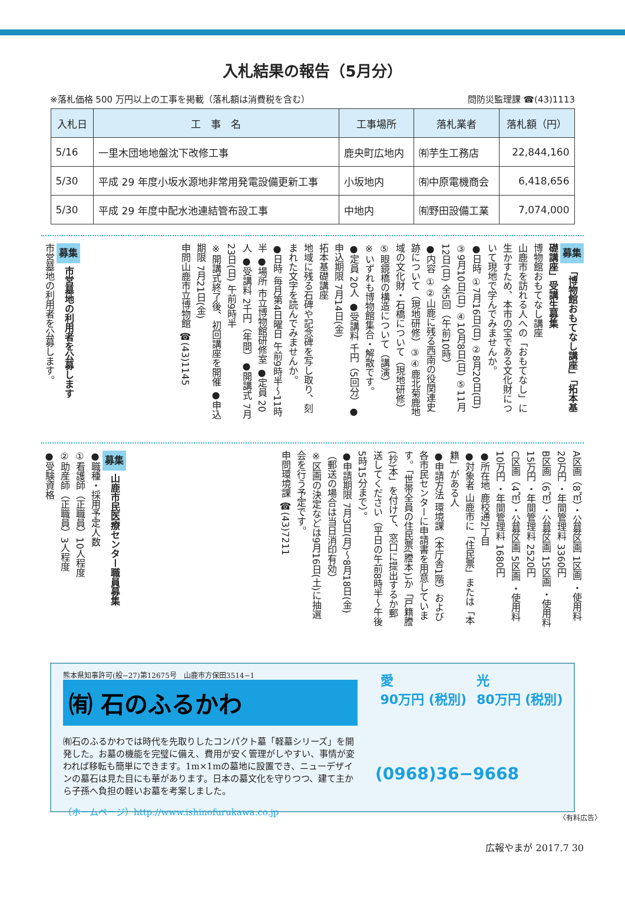入札結果の報告（5月分）
※落札価格 500 万円以上の工事を掲載（落札額は消費税を含む） 問防災監理課 ☎(43)1113
| 入札日 | 工 事 名 | 工事場所 | 落札業者 | 落札額（円） |
| --- | --- | --- | --- | --- |
| 5/16 | 一里木団地地盤沈下改修工事 | 鹿央町広地内 | ㈲芋生工務店 | 22,844,160 |
| 5/30 | 平成 29 年度小坂水源地非常用発電設備更新工事 | 小坂地内 | ㈲中原電機商会 | 6,418,656 |
| 5/30 | 平成 29 年度中配水池連結管布設工事 | 中地内 | ㈲野田設備工業 | 7,074,000 |
募集 「博物館おもてなし講座」「拓本基礎講座」受講生募集
博物館おもてなし講座
山鹿市を訪れる人への「おもてなし」に生かすため、本市の宝である文化財について現地で学んでみませんか。
●日時 ①7月16日(日) ②8月20日(日) ③9月10日(日) ④10月8日(日) ⑤11月12日(日) 全5回（午前10時）
●内容 ①②山鹿に残る西南の役関連史跡について（現地研修）③④鹿北菊鹿地域の文化財・石橋について（現地研修）⑤眼鏡橋の構造について（講演）
※いずれも博物館集合・解散です。
●定員 20人 ●受講料 千円（5回分）●申込期限 7月14日(金)
拓本基礎講座
地域に残る石碑や記念碑を写し取り、刻まれた文字を読んでみませんか。
●日時 毎月第4日曜日 午前9時半～11時半 ●場所 市立博物館研修室 ●定員 20人 ●受講料 2千円（年間）●開講式 7月23日(日) 午前9時半
※開講式終了後、初回講座を開催 ●申込期限 7月21日(金)
申問山鹿市立博物館 ☎(43)1145
募集 市営墓地の利用者を公募します
市営墓地の利用者を公募します。
A区画（8㎡）・公募区画 1区画 ・使用料 20万円 ・年間管理料 3360円
B区画（6㎡）・公募区画 15区画 ・使用料 15万円 ・年間管理料 2520円
C区画（4㎡）・公募区画 5区画 ・使用料 10万円 ・年間管理料 1680円
●所在地 鹿校通2丁目
●対象者 山鹿市に「住民票」または「本籍」がある人
●申請方法 環境課（本庁舎1階）および各市民センターに申請書を用意しています。「世帯全員の住民票(謄本)」か「戸籍謄(抄)本」を付けて、窓口に提出するか郵送してください（平日の午前8時半～午後5時15分まで）。
●申請期限 7月3日(月)～8月18日(金)（郵送の場合は当日消印有効）
※区画の決定などは9月16日(土)に抽選会を行う予定です。
申問環境課 ☎(43)7211
募集 山鹿市民医療センター職員募集
●職種・採用予定人数
①看護師（正職員）10人程度
②助産師（正職員）3人程度
●受験資格
熊本県知事許可(般−27)第12675号　山鹿市方保田3514−1
㈲ 石のふるかわ
㈲石のふるかわでは時代を先取りしたコンパクト墓「軽墓シリーズ」を開発した。お墓の機能を完璧に備え、費用が安く管理がしやすい、事情が変われば移転も簡単にできます。1m×1mの墓地に設置でき、ニューデザインの墓石は見た目にも華があります。日本の墓文化を守りつつ、建て主から子孫へ負担の軽いお墓を考案しました。
（ホームページ）http://www.ishinofurukawa.co.jp
愛
90万円 (税別)
光
80万円 (税別)
(0968)36−9668
〈有料広告〉
広報やまが 2017.7 30